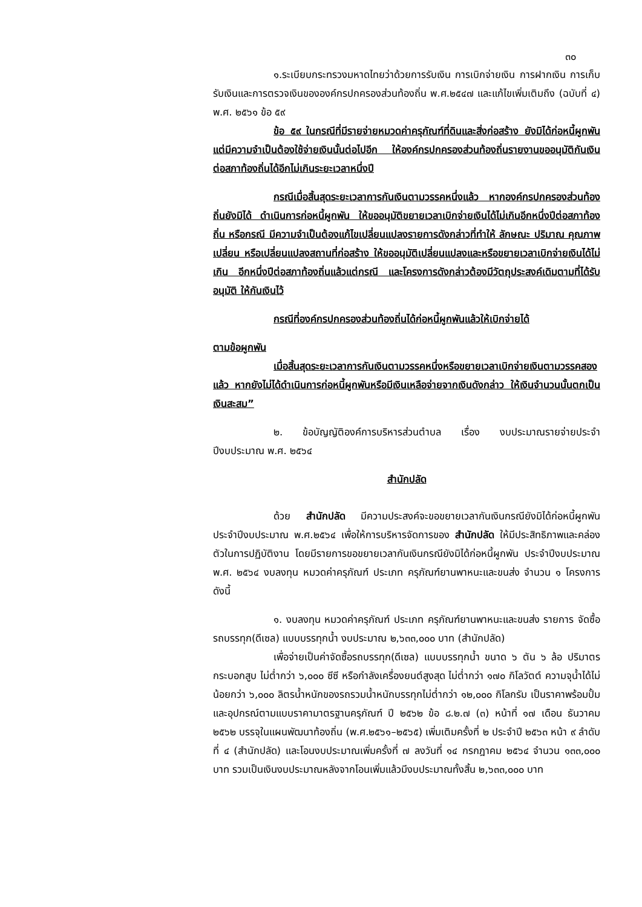๓๐
๑.ระเบียบกระทรวงมหาดไทยว่าด้วยการรับเงิน การเบิกจ่ายเงิน การฝากเงิน การเก็บรับเงินและการตรวจเงินขององค์กรปกครองส่วนท้องถิ่น พ.ศ.๒๕๔๗ และแก้ไขเพิ่มเติมถึง (ฉบับที่ ๔) พ.ศ. ๒๕๖๑ ข้อ ๕๙
ข้อ ๕๙ ในกรณีที่มีรายจ่ายหมวดค่าครุภัณฑ์ที่ดินและสิ่งก่อสร้าง ยังมิได้ก่อหนี้ผูกพัน แต่มีความจำเป็นต้องใช้จ่ายเงินนั้นต่อไปอีก ให้องค์กรปกครองส่วนท้องถิ่นรายงานขออนุมัติกันเงิน ต่อสภาท้องถิ่นได้อีกไม่เกินระยะเวลาหนึ่งปี
กรณีเมื่อสิ้นสุดระยะเวลาการกันเงินตามวรรคหนึ่งแล้ว หากองค์กรปกครองส่วนท้องถิ่นยังมิได้ ดำเนินการก่อหนี้ผูกพัน ให้ขออนุมัติขยายเวลาเบิกจ่ายเงินได้ไม่เกินอีกหนึ่งปีต่อสภาท้องถิ่น หรือกรณี มีความจำเป็นต้องแก้ไขเปลี่ยนแปลงรายการดังกล่าวที่ทำให้ ลักษณะ ปริมาณ คุณภาพเปลี่ยน หรือเปลี่ยนแปลงสถานที่ก่อสร้าง ให้ขออนุมัติเปลี่ยนแปลงและหรือขยายเวลาเบิกจ่ายเงินได้ไม่เกิน อีกหนึ่งปีต่อสภาท้องถิ่นแล้วแต่กรณี และโครงการดังกล่าวต้องมีวัตถุประสงค์เดิมตามที่ได้รับอนุมัติ ให้กันเงินไว้
กรณีที่องค์กรปกครองส่วนท้องถิ่นได้ก่อหนี้ผูกพันแล้วให้เบิกจ่ายได้
ตามข้อผูกพัน
เมื่อสิ้นสุดระยะเวลาการกันเงินตามวรรคหนึ่งหรือขยายเวลาเบิกจ่ายเงินตามวรรคสองแล้ว หากยังไม่ได้ดำเนินการก่อหนี้ผูกพันหรือมีเงินเหลือจ่ายจากเงินดังกล่าว ให้เงินจำนวนนั้นตกเป็น เงินสะสม”
๒. ข้อบัญญัติองค์การบริหารส่วนตำบล เรื่อง งบประมาณรายจ่ายประจำปีงบประมาณ พ.ศ. ๒๕๖๔
สำนักปลัด
ด้วย สำนักปลัด มีความประสงค์จะขอขยายเวลากันเงินกรณียังมิได้ก่อหนี้ผูกพัน ประจำปีงบประมาณ พ.ศ.๒๕๖๔ เพื่อให้การบริหารจัดการของ สำนักปลัด ให้มีประสิทธิภาพและคล่องตัวในการปฏิบัติงาน โดยมีรายการขอขยายเวลากันเงินกรณียังมิได้ก่อหนี้ผูกพัน ประจำปีงบประมาณ พ.ศ. ๒๕๖๔ งบลงทุน หมวดค่าครุภัณฑ์ ประเภท ครุภัณฑ์ยานพาหนะและขนส่ง จำนวน ๑ โครงการ ดังนี้
๑. งบลงทุน หมวดค่าครุภัณฑ์ ประเภท ครุภัณฑ์ยานพาหนะและขนส่ง รายการ จัดซื้อรถบรรทุก(ดีเซล) แบบบรรทุกน้ำ งบประมาณ ๒,๖๓๓,๐๐๐ บาท (สำนักปลัด)
เพื่อจ่ายเป็นค่าจัดซื้อรถบรรทุก(ดีเซล) แบบบรรทุกน้ำ ขนาด ๖ ตัน ๖ ล้อ ปริมาตรกระบอกสูบ ไม่ต่ำกว่า ๖,๐๐๐ ซีซี หรือกำลังเครื่องยนต์สูงสุด ไม่ต่ำกว่า ๑๗๐ กิโลวัตต์ ความจุน้ำได้ไม่น้อยกว่า ๖,๐๐๐ ลิตรน้ำหนักของรถรวมน้ำหนักบรรทุกไม่ต่ำกว่า ๑๒,๐๐๐ กิโลกรัม เป็นราคาพร้อมปั้มและอุปกรณ์ตามแบบราคามาตรฐานครุภัณฑ์ ปี ๒๕๖๒ ข้อ ๘.๒.๗ (๓) หน้าที่ ๑๗ เดือน ธันวาคม ๒๕๖๒ บรรจุในแผนพัฒนาท้องถิ่น (พ.ศ.๒๕๖๑–๒๕๖๕) เพิ่มเติมครั้งที่ ๒ ประจำปี ๒๕๖๓ หน้า ๙ ลำดับที่ ๔ (สำนักปลัด) และโอนงบประมาณเพิ่มครั้งที่ ๗ ลงวันที่ ๑๔ กรกฎาคม ๒๕๖๔ จำนวน ๑๓๓,๐๐๐ บาท รวมเป็นเงินงบประมาณหลังจากโอนเพิ่มแล้วมีงบประมาณทั้งสิ้น ๒,๖๓๓,๐๐๐ บาท